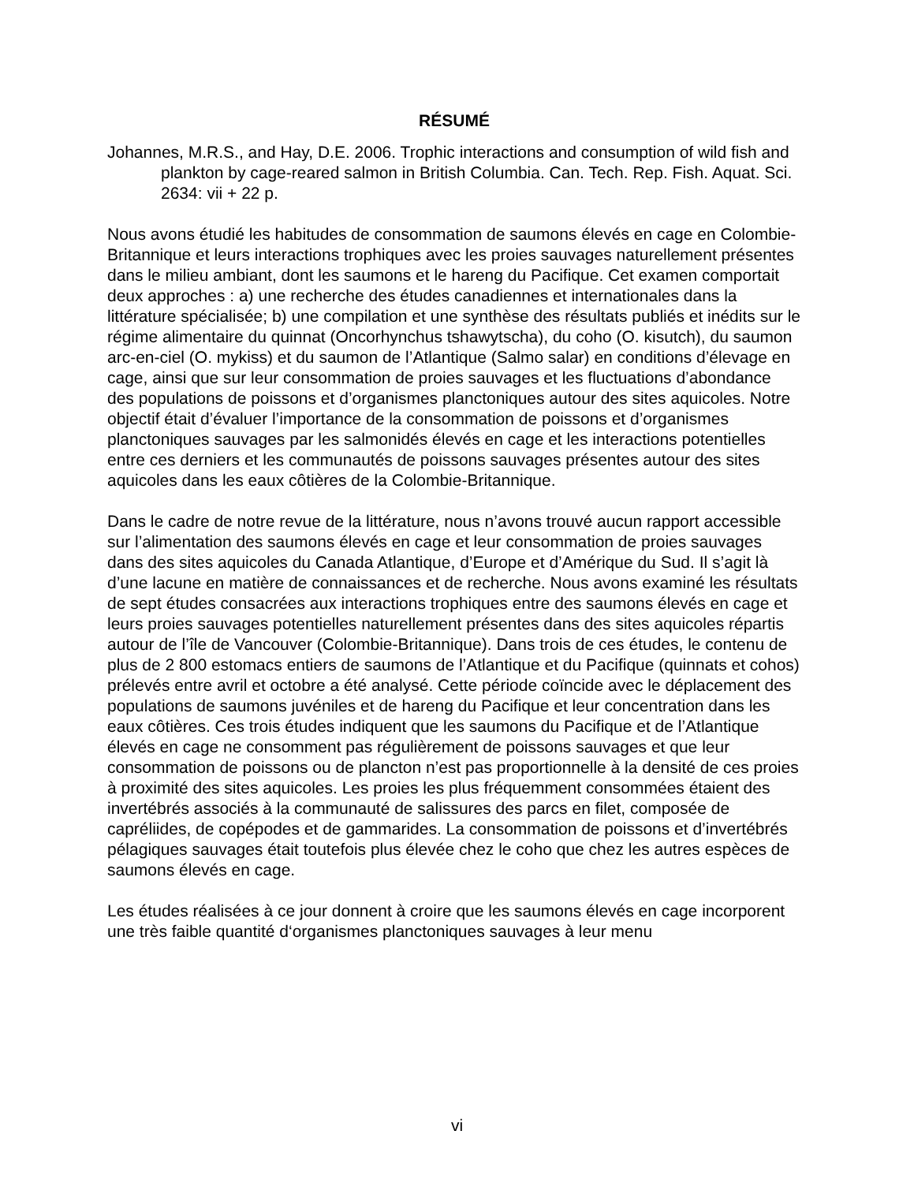RÉSUMÉ
Johannes, M.R.S., and Hay, D.E. 2006. Trophic interactions and consumption of wild fish and plankton by cage-reared salmon in British Columbia. Can. Tech. Rep. Fish. Aquat. Sci. 2634: vii + 22 p.
Nous avons étudié les habitudes de consommation de saumons élevés en cage en Colombie-Britannique et leurs interactions trophiques avec les proies sauvages naturellement présentes dans le milieu ambiant, dont les saumons et le hareng du Pacifique. Cet examen comportait deux approches : a) une recherche des études canadiennes et internationales dans la littérature spécialisée; b) une compilation et une synthèse des résultats publiés et inédits sur le régime alimentaire du quinnat (Oncorhynchus tshawytscha), du coho (O. kisutch), du saumon arc-en-ciel (O. mykiss) et du saumon de l’Atlantique (Salmo salar) en conditions d’élevage en cage, ainsi que sur leur consommation de proies sauvages et les fluctuations d’abondance des populations de poissons et d’organismes planctoniques autour des sites aquicoles. Notre objectif était d’évaluer l’importance de la consommation de poissons et d’organismes planctoniques sauvages par les salmonidés élevés en cage et les interactions potentielles entre ces derniers et les communautés de poissons sauvages présentes autour des sites aquicoles dans les eaux côtières de la Colombie-Britannique.
Dans le cadre de notre revue de la littérature, nous n’avons trouvé aucun rapport accessible sur l’alimentation des saumons élevés en cage et leur consommation de proies sauvages dans des sites aquicoles du Canada Atlantique, d’Europe et d’Amérique du Sud. Il s’agit là d’une lacune en matière de connaissances et de recherche. Nous avons examiné les résultats de sept études consacrées aux interactions trophiques entre des saumons élevés en cage et leurs proies sauvages potentielles naturellement présentes dans des sites aquicoles répartis autour de l’île de Vancouver (Colombie-Britannique). Dans trois de ces études, le contenu de plus de 2 800 estomacs entiers de saumons de l’Atlantique et du Pacifique (quinnats et cohos) prélevés entre avril et octobre a été analysé. Cette période coïncide avec le déplacement des populations de saumons juvéniles et de hareng du Pacifique et leur concentration dans les eaux côtières. Ces trois études indiquent que les saumons du Pacifique et de l’Atlantique élevés en cage ne consomment pas régulièrement de poissons sauvages et que leur consommation de poissons ou de plancton n’est pas proportionnelle à la densité de ces proies à proximité des sites aquicoles. Les proies les plus fréquemment consommées étaient des invertébrés associés à la communauté de salissures des parcs en filet, composée de capréliides, de copépodes et de gammarides. La consommation de poissons et d’invertébrés pélagiques sauvages était toutefois plus élevée chez le coho que chez les autres espèces de saumons élevés en cage.
Les études réalisées à ce jour donnent à croire que les saumons élevés en cage incorporent une très faible quantité d‘organismes planctoniques sauvages à leur menu
vi